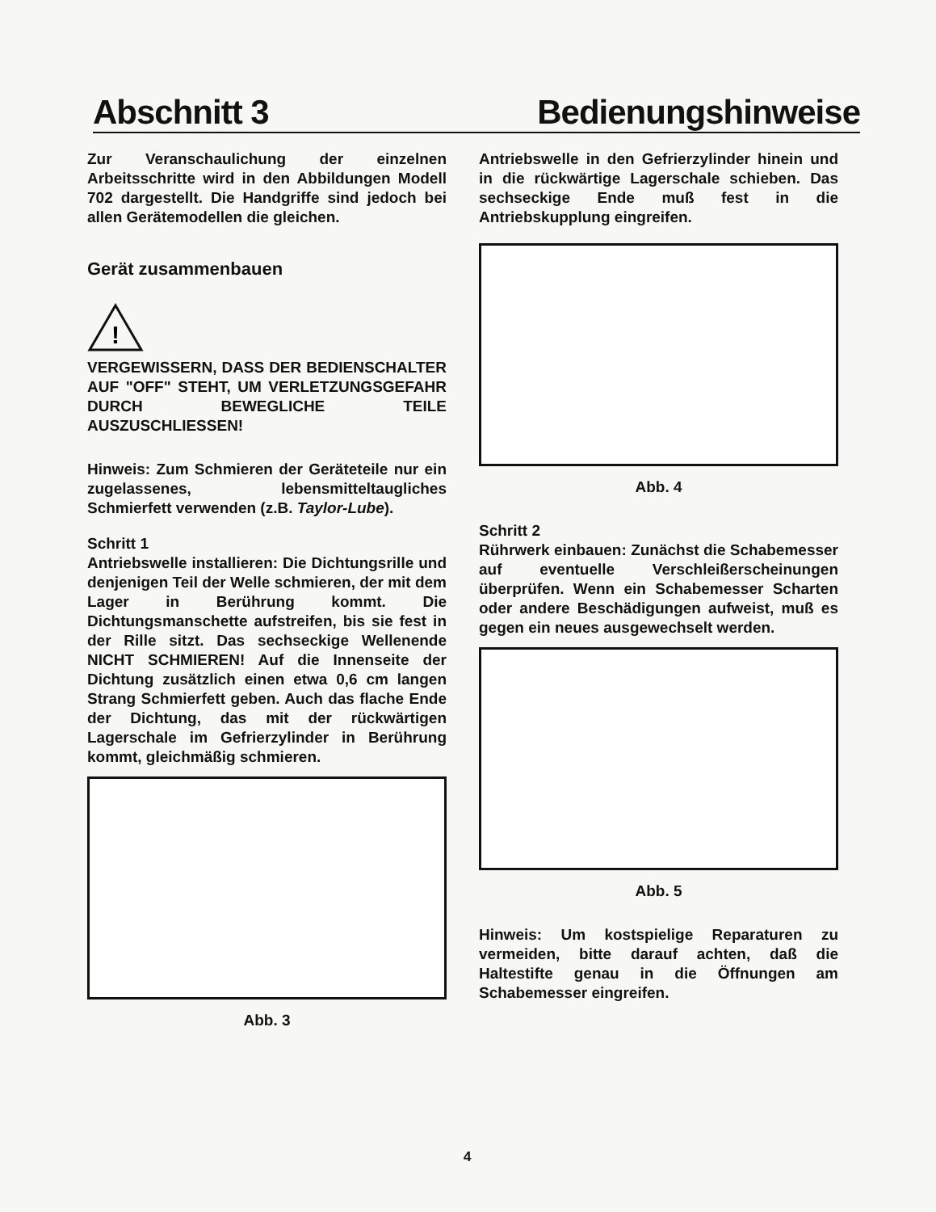Abschnitt 3 Bedienungshinweise
Zur Veranschaulichung der einzelnen Arbeitsschritte wird in den Abbildungen Modell 702 dargestellt. Die Handgriffe sind jedoch bei allen Gerätemodellen die gleichen.
Gerät zusammenbauen
!
VERGEWISSERN, DASS DER BEDIENSCHALTER AUF "OFF" STEHT, UM VERLETZUNGSGEFAHR DURCH BEWEGLICHE TEILE AUSZUSCHLIESSEN!
Hinweis: Zum Schmieren der Geräteteile nur ein zugelassenes, lebensmitteltaugliches Schmierfett verwenden (z.B. Taylor-Lube).
Schritt 1
Antriebswelle installieren: Die Dichtungsrille und denjenigen Teil der Welle schmieren, der mit dem Lager in Berührung kommt. Die Dichtungsmanschette aufstreifen, bis sie fest in der Rille sitzt. Das sechseckige Wellenende NICHT SCHMIEREN! Auf die Innenseite der Dichtung zusätzlich einen etwa 0,6 cm langen Strang Schmierfett geben. Auch das flache Ende der Dichtung, das mit der rückwärtigen Lagerschale im Gefrierzylinder in Berührung kommt, gleichmäßig schmieren.
Abb. 3
Antriebswelle in den Gefrierzylinder hinein und in die rückwärtige Lagerschale schieben. Das sechseckige Ende muß fest in die Antriebskupplung eingreifen.
Abb. 4
Schritt 2
Rührwerk einbauen: Zunächst die Schabemesser auf eventuelle Verschleißerscheinungen überprüfen. Wenn ein Schabemesser Scharten oder andere Beschädigungen aufweist, muß es gegen ein neues ausgewechselt werden.
Abb. 5
Hinweis: Um kostspielige Reparaturen zu vermeiden, bitte darauf achten, daß die Haltestifte genau in die Öffnungen am Schabemesser eingreifen.
4